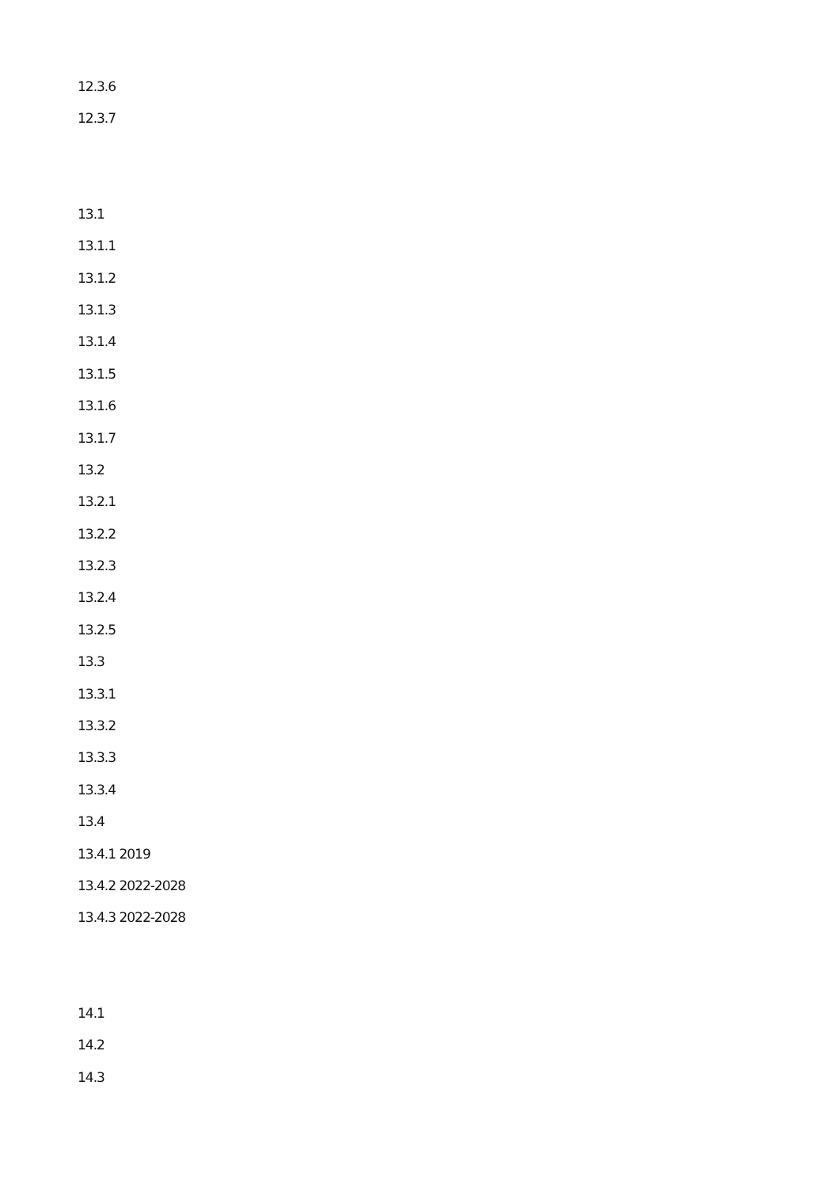12.3.6
12.3.7
13.1
13.1.1
13.1.2
13.1.3
13.1.4
13.1.5
13.1.6
13.1.7
13.2
13.2.1
13.2.2
13.2.3
13.2.4
13.2.5
13.3
13.3.1
13.3.2
13.3.3
13.3.4
13.4
13.4.1 2019
13.4.2 2022-2028
13.4.3 2022-2028
14.1
14.2
14.3